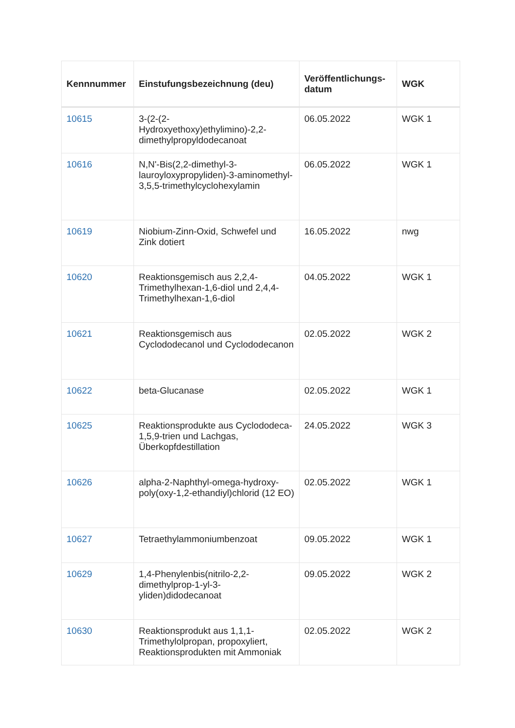| Kennnummer | Einstufungsbezeichnung (deu) | Veröffentlichungs-datum | WGK |
| --- | --- | --- | --- |
| 10615 | 3-(2-(2-Hydroxyethoxy)ethylimino)-2,2-dimethylpropyldodecanoat | 06.05.2022 | WGK 1 |
| 10616 | N,N'-Bis(2,2-dimethyl-3-lauroyloxypropyliden)-3-aminomethyl-3,5,5-trimethylcyclohexylamin | 06.05.2022 | WGK 1 |
| 10619 | Niobium-Zinn-Oxid, Schwefel und Zink dotiert | 16.05.2022 | nwg |
| 10620 | Reaktionsgemisch aus 2,2,4-Trimethylhexan-1,6-diol und 2,4,4-Trimethylhexan-1,6-diol | 04.05.2022 | WGK 1 |
| 10621 | Reaktionsgemisch aus Cyclododecanol und Cyclododecanon | 02.05.2022 | WGK 2 |
| 10622 | beta-Glucanase | 02.05.2022 | WGK 1 |
| 10625 | Reaktionsprodukte aus Cyclododeca-1,5,9-trien und Lachgas, Überkopfdestillation | 24.05.2022 | WGK 3 |
| 10626 | alpha-2-Naphthyl-omega-hydroxy-poly(oxy-1,2-ethandiyl)chlorid (12 EO) | 02.05.2022 | WGK 1 |
| 10627 | Tetraethylammoniumbenzoat | 09.05.2022 | WGK 1 |
| 10629 | 1,4-Phenylenbis(nitrilo-2,2-dimethylprop-1-yl-3-yliden)didodecanoat | 09.05.2022 | WGK 2 |
| 10630 | Reaktionsprodukt aus 1,1,1-Trimethylolpropan, propoxyliert, Reaktionsprodukten mit Ammoniak | 02.05.2022 | WGK 2 |